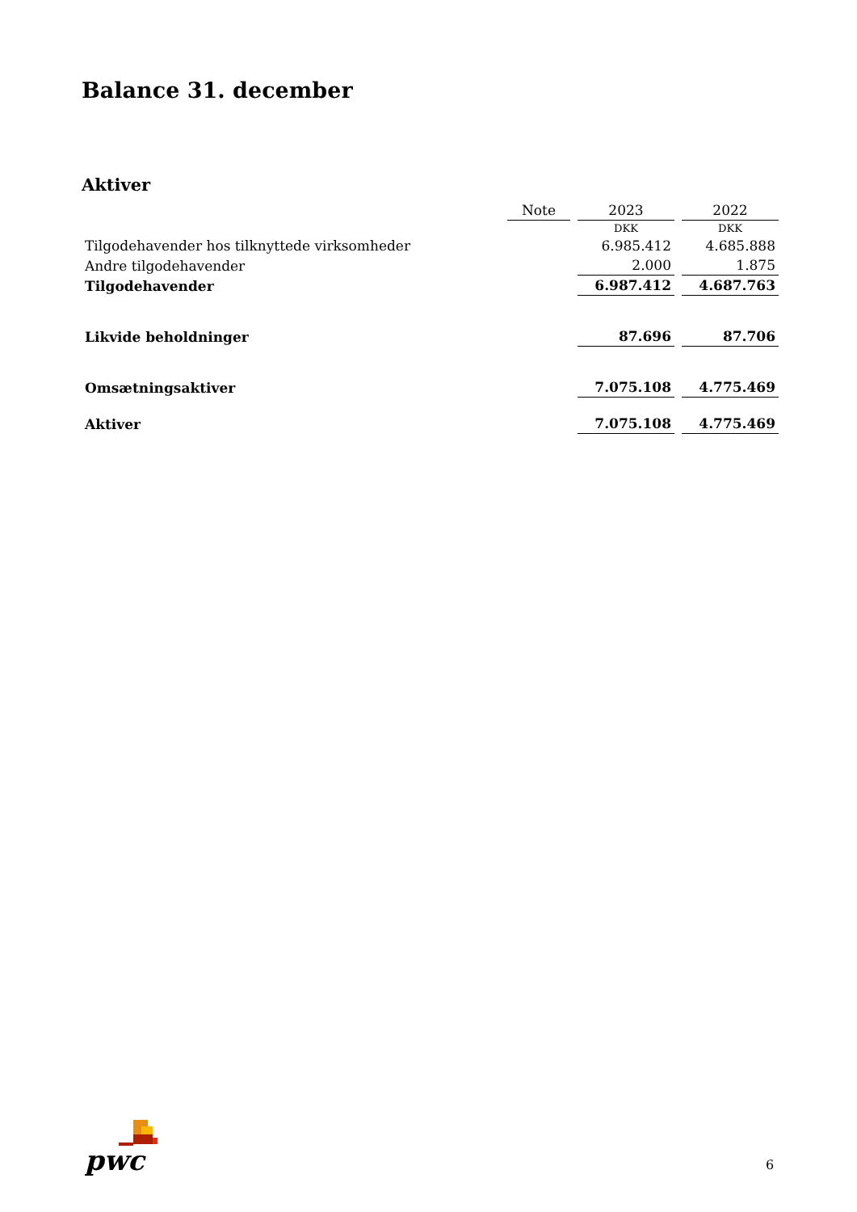Balance 31. december
Aktiver
| | Note | 2023 | 2022 |
| --- | --- | --- | --- |
| | | DKK | DKK |
| Tilgodehavender hos tilknyttede virksomheder | | 6.985.412 | 4.685.888 |
| Andre tilgodehavender | | 2.000 | 1.875 |
| Tilgodehavender | | 6.987.412 | 4.687.763 |
| Likvide beholdninger | | 87.696 | 87.706 |
| Omsætningsaktiver | | 7.075.108 | 4.775.469 |
| Aktiver | | 7.075.108 | 4.775.469 |
pwc
6